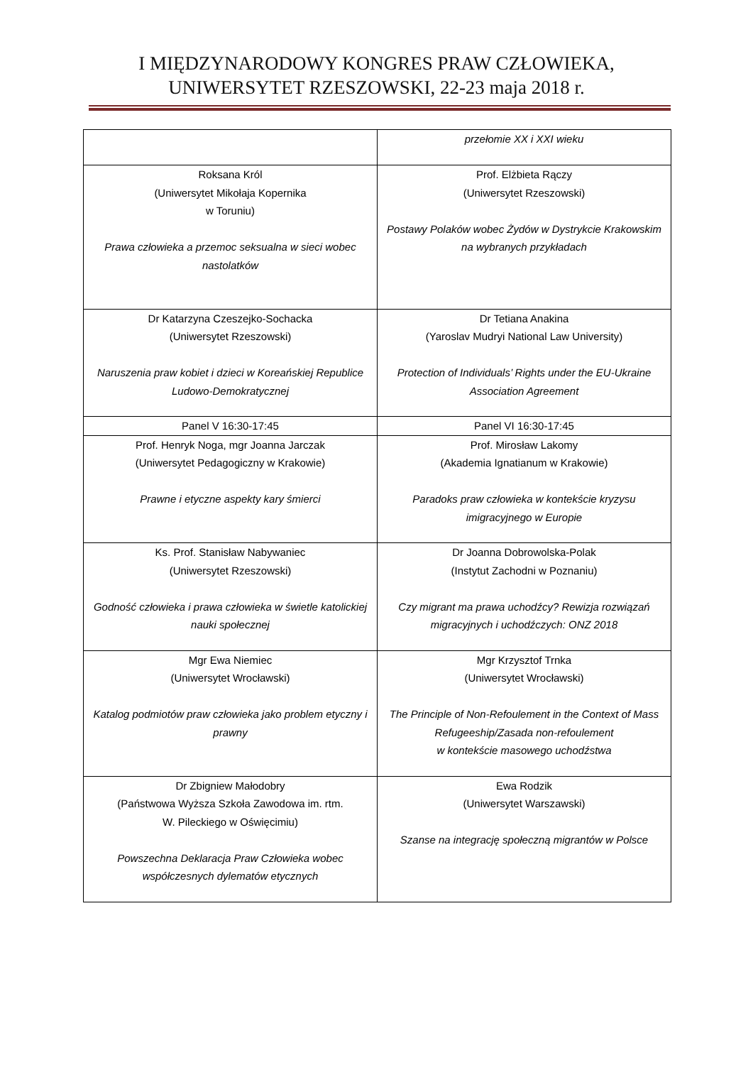I MIĘDZYNARODOWY KONGRES PRAW CZŁOWIEKA,
UNIWERSYTET RZESZOWSKI, 22-23 maja 2018 r.
| | przełomie XX i XXI wieku |
| Roksana Król (Uniwersytet Mikołaja Kopernika w Toruniu) Prawa człowieka a przemoc seksualna w sieci wobec nastolatków | Prof. Elżbieta Rączy (Uniwersytet Rzeszowski) Postawy Polaków wobec Żydów w Dystrykcie Krakowskim na wybranych przykładach |
| Dr Katarzyna Czeszejko-Sochacka (Uniwersytet Rzeszowski) Naruszenia praw kobiet i dzieci w Koreańskiej Republice Ludowo-Demokratycznej | Dr Tetiana Anakina (Yaroslav Mudryi National Law University) Protection of Individuals’ Rights under the EU-Ukraine Association Agreement |
| Panel V 16:30-17:45 | Panel VI 16:30-17:45 |
| Prof. Henryk Noga, mgr Joanna Jarczak (Uniwersytet Pedagogiczny w Krakowie) Prawne i etyczne aspekty kary śmierci | Prof. Mirosław Lakomy (Akademia Ignatianum w Krakowie) Paradoks praw człowieka w kontekście kryzysu imigracyjnego w Europie |
| Ks. Prof. Stanisław Nabywaniec (Uniwersytet Rzeszowski) Godność człowieka i prawa człowieka w świetle katolickiej nauki społecznej | Dr Joanna Dobrowolska-Polak (Instytut Zachodni w Poznaniu) Czy migrant ma prawa uchodźcy? Rewizja rozwiązań migracyjnych i uchodźczych: ONZ 2018 |
| Mgr Ewa Niemiec (Uniwersytet Wrocławski) Katalog podmiotów praw człowieka jako problem etyczny i prawny | Mgr Krzysztof Trnka (Uniwersytet Wrocławski) The Principle of Non-Refoulement in the Context of Mass Refugeeship/Zasada non-refoulement w kontekście masowego uchodźstwa |
| Dr Zbigniew Małodobry (Państwowa Wyższa Szkoła Zawodowa im. rtm. W. Pileckiego w Oświęcimiu) Powszechna Deklaracja Praw Człowieka wobec współczesnych dylematów etycznych | Ewa Rodzik (Uniwersytet Warszawski) Szanse na integrację społeczną migrantów w Polsce |